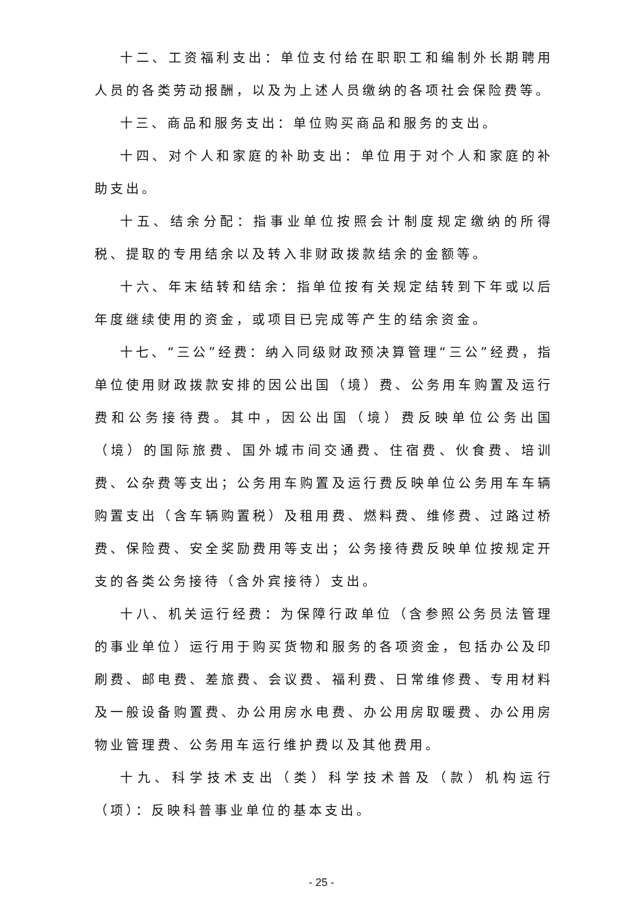十二、工资福利支出：单位支付给在职职工和编制外长期聘用人员的各类劳动报酬，以及为上述人员缴纳的各项社会保险费等。
十三、商品和服务支出：单位购买商品和服务的支出。
十四、对个人和家庭的补助支出：单位用于对个人和家庭的补助支出。
十五、结余分配：指事业单位按照会计制度规定缴纳的所得税、提取的专用结余以及转入非财政拨款结余的金额等。
十六、年末结转和结余：指单位按有关规定结转到下年或以后年度继续使用的资金，或项目已完成等产生的结余资金。
十七、“三公”经费：纳入同级财政预决算管理“三公”经费，指单位使用财政拨款安排的因公出国（境）费、公务用车购置及运行费和公务接待费。其中，因公出国（境）费反映单位公务出国（境）的国际旅费、国外城市间交通费、住宿费、伙食费、培训费、公杂费等支出；公务用车购置及运行费反映单位公务用车车辆购置支出（含车辆购置税）及租用费、燃料费、维修费、过路过桥费、保险费、安全奖励费用等支出；公务接待费反映单位按规定开支的各类公务接待（含外宾接待）支出。
十八、机关运行经费：为保障行政单位（含参照公务员法管理的事业单位）运行用于购买货物和服务的各项资金，包括办公及印刷费、邮电费、差旅费、会议费、福利费、日常维修费、专用材料及一般设备购置费、办公用房水电费、办公用房取暖费、办公用房物业管理费、公务用车运行维护费以及其他费用。
十九、科学技术支出（类）科学技术普及（款）机构运行（项）：反映科普事业单位的基本支出。
- 25 -